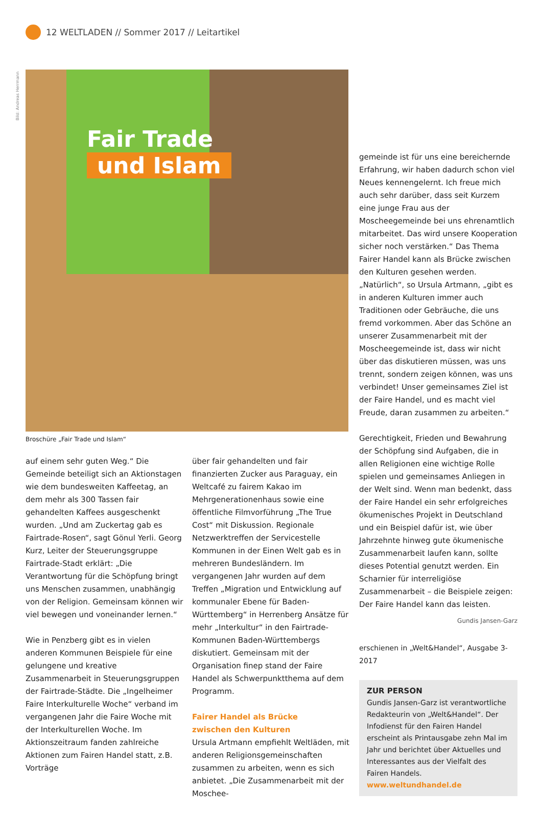12 WELTLADEN // Sommer 2017 // Leitartikel
Bild: Andreas Herrmann
Fair Trade
und Islam
Broschüre „Fair Trade und Islam“
auf einem sehr guten Weg.“ Die Gemeinde beteiligt sich an Aktionstagen wie dem bundesweiten Kaffeetag, an dem mehr als 300 Tassen fair gehandelten Kaffees ausgeschenkt wurden. „Und am Zuckertag gab es Fairtrade-Rosen“, sagt Gönul Yerli. Georg Kurz, Leiter der Steuerungsgruppe Fairtrade-Stadt erklärt: „Die Verantwortung für die Schöpfung bringt uns Menschen zusammen, unabhängig von der Religion. Gemeinsam können wir viel bewegen und voneinander lernen.“
Wie in Penzberg gibt es in vielen anderen Kommunen Beispiele für eine gelungene und kreative Zusammenarbeit in Steuerungsgruppen der Fairtrade-Städte. Die „Ingelheimer Faire Interkulturelle Woche“ verband im vergangenen Jahr die Faire Woche mit der Interkulturellen Woche. Im Aktionszeitraum fanden zahlreiche Aktionen zum Fairen Handel statt, z.B. Vorträge
über fair gehandelten und fair finanzierten Zucker aus Paraguay, ein Weltcafé zu fairem Kakao im Mehrgenerationenhaus sowie eine öffentliche Filmvorführung „The True Cost“ mit Diskussion. Regionale Netzwerktreffen der Servicestelle Kommunen in der Einen Welt gab es in mehreren Bundesländern. Im vergangenen Jahr wurden auf dem Treffen „Migration und Entwicklung auf kommunaler Ebene für Baden-Württemberg“ in Herrenberg Ansätze für mehr „Interkultur“ in den Fairtrade-Kommunen Baden-Württembergs diskutiert. Gemeinsam mit der Organisation finep stand der Faire Handel als Schwerpunktthema auf dem Programm.
Fairer Handel als Brücke
zwischen den Kulturen
Ursula Artmann empfiehlt Weltläden, mit anderen Religionsgemeinschaften zusammen zu arbeiten, wenn es sich anbietet. „Die Zusammenarbeit mit der Moschee-
gemeinde ist für uns eine bereichernde Erfahrung, wir haben dadurch schon viel Neues kennengelernt. Ich freue mich auch sehr darüber, dass seit Kurzem eine junge Frau aus der Moscheegemeinde bei uns ehrenamtlich mitarbeitet. Das wird unsere Kooperation sicher noch verstärken.“ Das Thema Fairer Handel kann als Brücke zwischen den Kulturen gesehen werden. „Natürlich“, so Ursula Artmann, „gibt es in anderen Kulturen immer auch Traditionen oder Gebräuche, die uns fremd vorkommen. Aber das Schöne an unserer Zusammenarbeit mit der Moscheegemeinde ist, dass wir nicht über das diskutieren müssen, was uns trennt, sondern zeigen können, was uns verbindet! Unser gemeinsames Ziel ist der Faire Handel, und es macht viel Freude, daran zusammen zu arbeiten.“
Gerechtigkeit, Frieden und Bewahrung der Schöpfung sind Aufgaben, die in allen Religionen eine wichtige Rolle spielen und gemeinsames Anliegen in der Welt sind. Wenn man bedenkt, dass der Faire Handel ein sehr erfolgreiches ökumenisches Projekt in Deutschland und ein Beispiel dafür ist, wie über Jahrzehnte hinweg gute ökumenische Zusammenarbeit laufen kann, sollte dieses Potential genutzt werden. Ein Scharnier für interreligiöse Zusammenarbeit – die Beispiele zeigen: Der Faire Handel kann das leisten.
Gundis Jansen-Garz
erschienen in „Welt&Handel“, Ausgabe 3-2017
ZUR PERSON
Gundis Jansen-Garz ist verantwortliche Redakteurin von „Welt&Handel“. Der Infodienst für den Fairen Handel erscheint als Printausgabe zehn Mal im Jahr und berichtet über Aktuelles und Interessantes aus der Vielfalt des Fairen Handels.
www.weltundhandel.de